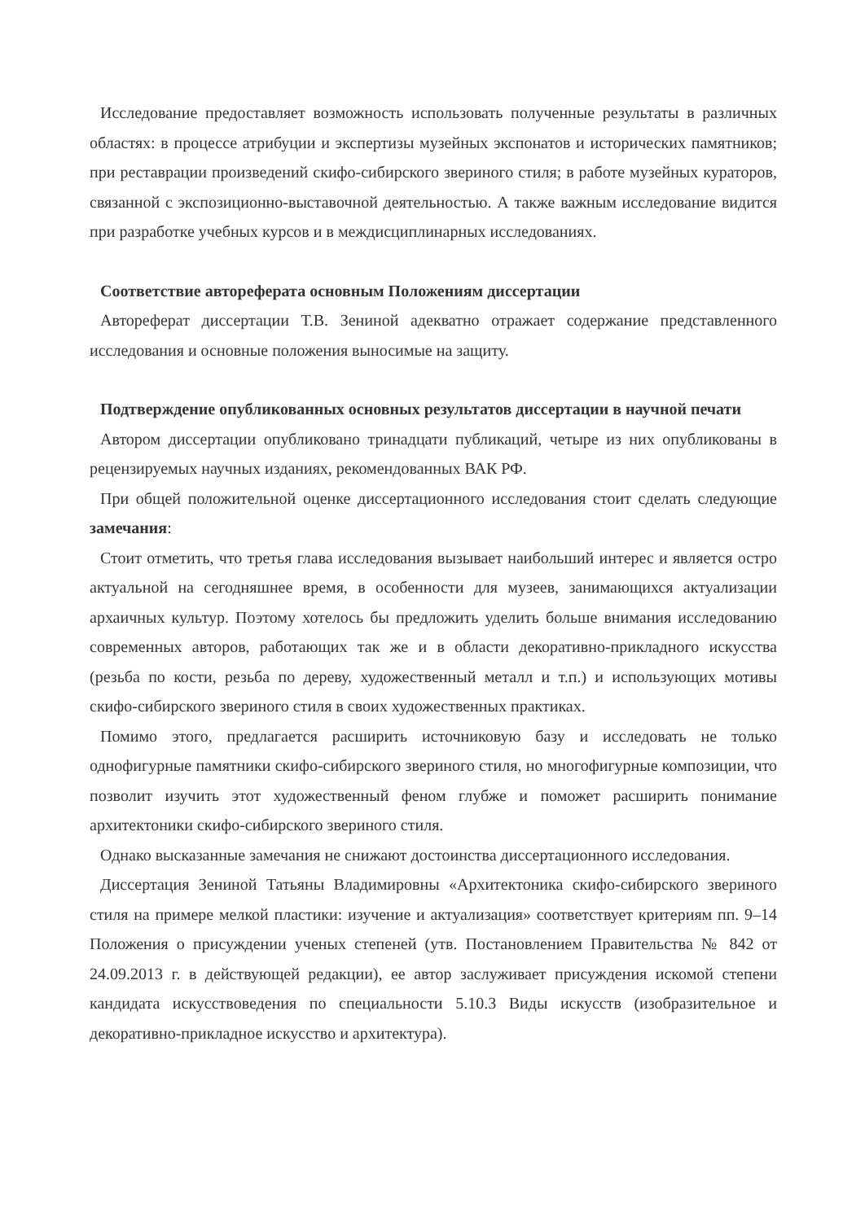Исследование предоставляет возможность использовать полученные результаты в различных областях: в процессе атрибуции и экспертизы музейных экспонатов и исторических памятников; при реставрации произведений скифо-сибирского звериного стиля; в работе музейных кураторов, связанной с экспозиционно-выставочной деятельностью. А также важным исследование видится при разработке учебных курсов и в междисциплинарных исследованиях.
Соответствие автореферата основным Положениям диссертации
Автореферат диссертации Т.В. Зениной адекватно отражает содержание представленного исследования и основные положения выносимые на защиту.
Подтверждение опубликованных основных результатов диссертации в научной печати
Автором диссертации опубликовано тринадцати публикаций, четыре из них опубликованы в рецензируемых научных изданиях, рекомендованных ВАК РФ.
При общей положительной оценке диссертационного исследования стоит сделать следующие замечания:
Стоит отметить, что третья глава исследования вызывает наибольший интерес и является остро актуальной на сегодняшнее время, в особенности для музеев, занимающихся актуализации архаичных культур. Поэтому хотелось бы предложить уделить больше внимания исследованию современных авторов, работающих так же и в области декоративно-прикладного искусства (резьба по кости, резьба по дереву, художественный металл и т.п.) и использующих мотивы скифо-сибирского звериного стиля в своих художественных практиках.
Помимо этого, предлагается расширить источниковую базу и исследовать не только однофигурные памятники скифо-сибирского звериного стиля, но многофигурные композиции, что позволит изучить этот художественный феном глубже и поможет расширить понимание архитектоники скифо-сибирского звериного стиля.
Однако высказанные замечания не снижают достоинства диссертационного исследования.
Диссертация Зениной Татьяны Владимировны «Архитектоника скифо-сибирского звериного стиля на примере мелкой пластики: изучение и актуализация» соответствует критериям пп. 9–14 Положения о присуждении ученых степеней (утв. Постановлением Правительства № 842 от 24.09.2013 г. в действующей редакции), ее автор заслуживает присуждения искомой степени кандидата искусствоведения по специальности 5.10.3 Виды искусств (изобразительное и декоративно-прикладное искусство и архитектура).